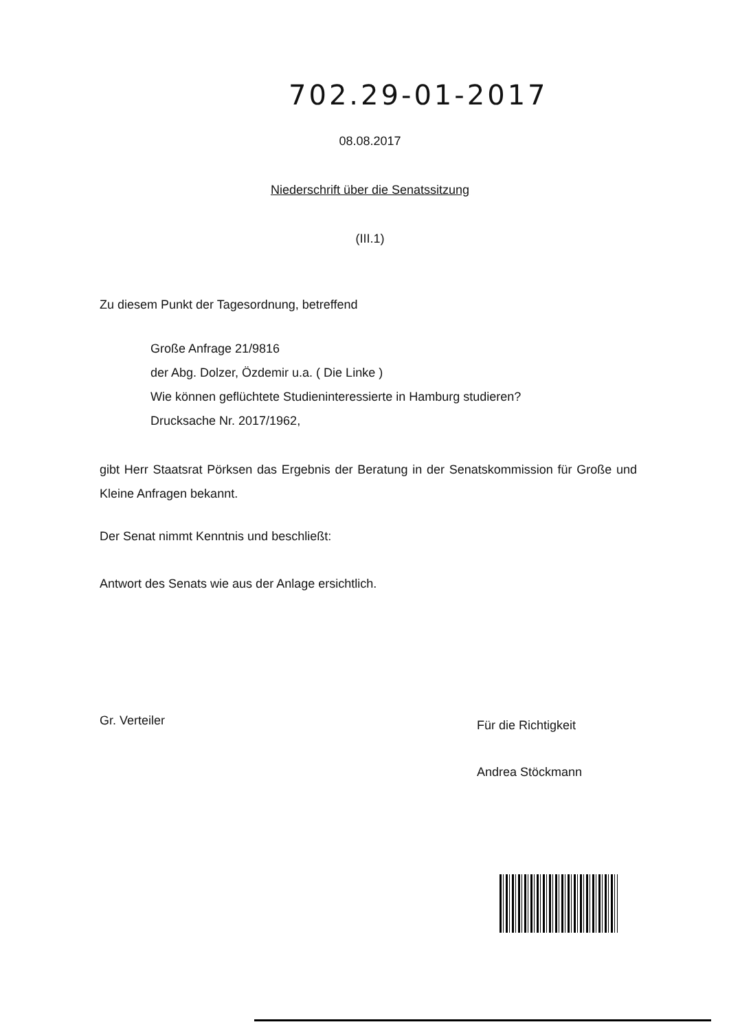702.29-01-2017
08.08.2017
Niederschrift über die Senatssitzung
(III.1)
Zu diesem Punkt der Tagesordnung, betreffend
Große Anfrage 21/9816
der Abg. Dolzer, Özdemir u.a. ( Die Linke )
Wie können geflüchtete Studieninteressierte in Hamburg studieren?
Drucksache Nr. 2017/1962,
gibt Herr Staatsrat Pörksen das Ergebnis der Beratung in der Senatskommission für Große und Kleine Anfragen bekannt.
Der Senat nimmt Kenntnis und beschließt:
Antwort des Senats wie aus der Anlage ersichtlich.
Gr. Verteiler
Für die Richtigkeit
Andrea Stöckmann